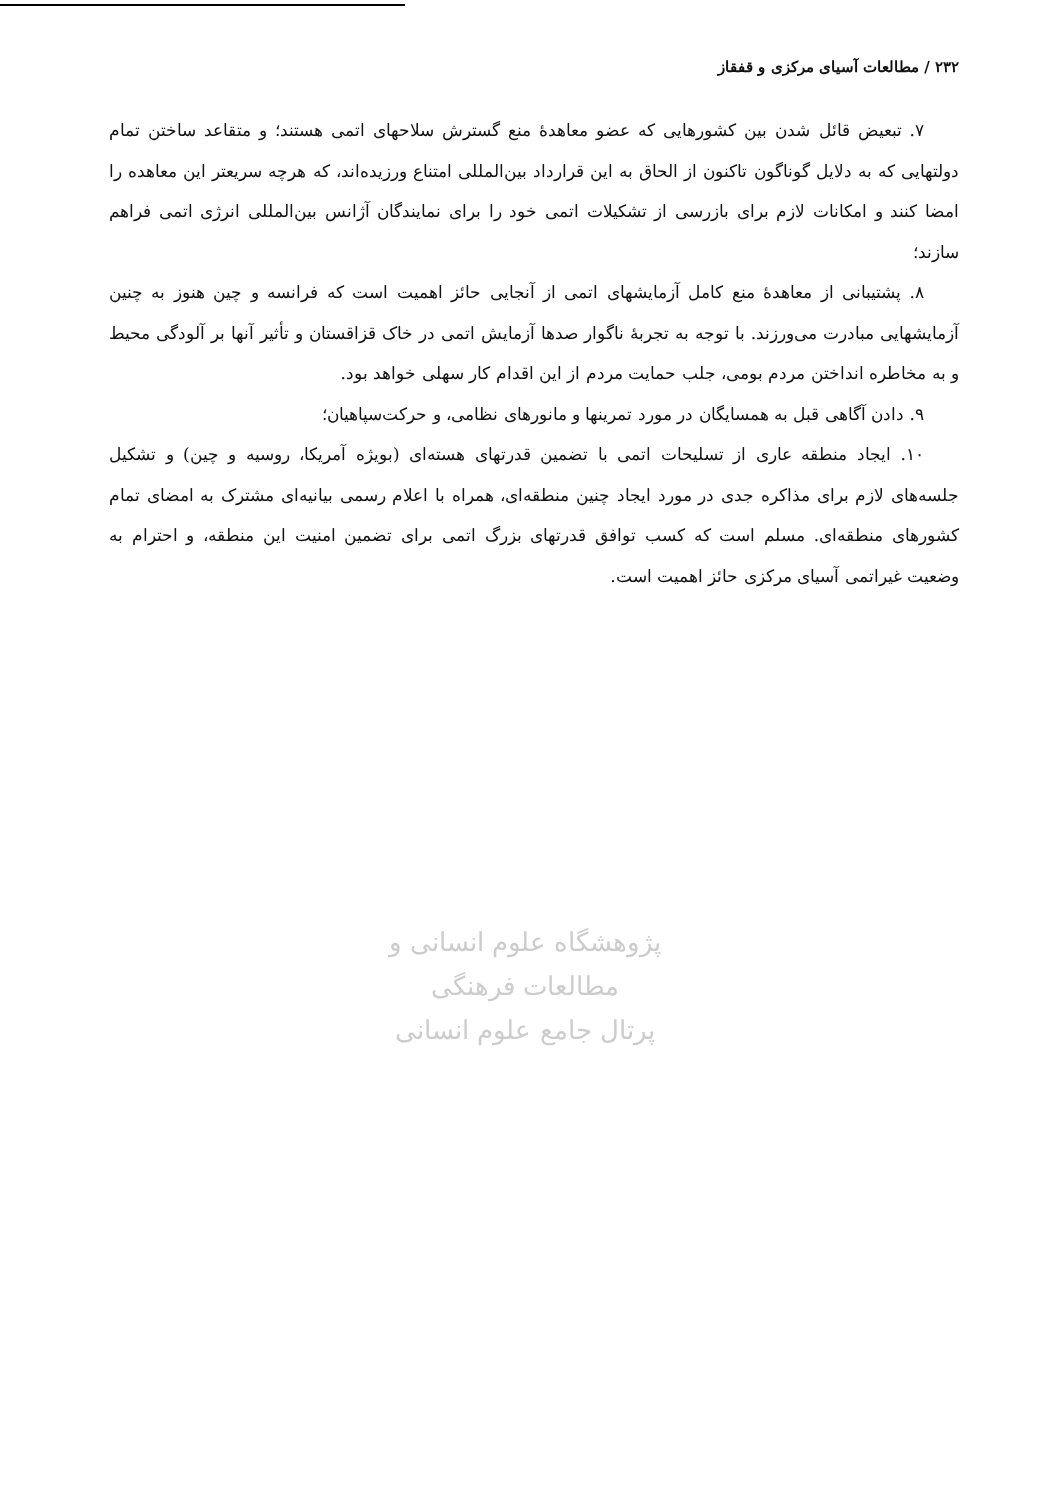۲۳۲ / مطالعات آسیای مرکزی و قفقاز
۷. تبعیض قائل شدن بین کشورهایی که عضو معاهدهٔ منع گسترش سلاحهای اتمی هستند؛ و متقاعد ساختن تمام دولتهایی که به دلایل گوناگون تاکنون از الحاق به این قرارداد بین‌المللی امتناع ورزیده‌اند، که هرچه سریعتر این معاهده را امضا کنند و امکانات لازم برای بازرسی از تشکیلات اتمی خود را برای نمایندگان آژانس بین‌المللی انرژی اتمی فراهم سازند؛
۸. پشتیبانی از معاهدهٔ منع کامل آزمایشهای اتمی از آنجایی حائز اهمیت است که فرانسه و چین هنوز به چنین آزمایشهایی مبادرت می‌ورزند. با توجه به تجربهٔ ناگوار صدها آزمایش اتمی در خاک قزاقستان و تأثیر آنها بر آلودگی محیط و به مخاطره انداختن مردم بومی، جلب حمایت مردم از این اقدام کار سهلی خواهد بود.
۹. دادن آگاهی قبل به همسایگان در مورد تمرینها و مانورهای نظامی، و حرکت‌سپاهیان؛
۱۰. ایجاد منطقه عاری از تسلیحات اتمی با تضمین قدرتهای هسته‌ای (بویژه آمریکا، روسیه و چین) و تشکیل جلسه‌های لازم برای مذاکره جدی در مورد ایجاد چنین منطقه‌ای، همراه با اعلام رسمی بیانیه‌ای مشترک به امضای تمام کشورهای منطقه‌ای. مسلم است که کسب توافق قدرتهای بزرگ اتمی برای تضمین امنیت این منطقه، و احترام به وضعیت غیراتمی آسیای مرکزی حائز اهمیت است.
پژوهشگاه علوم انسانی و مطالعات فرهنگی
پرتال جامع علوم انسانی